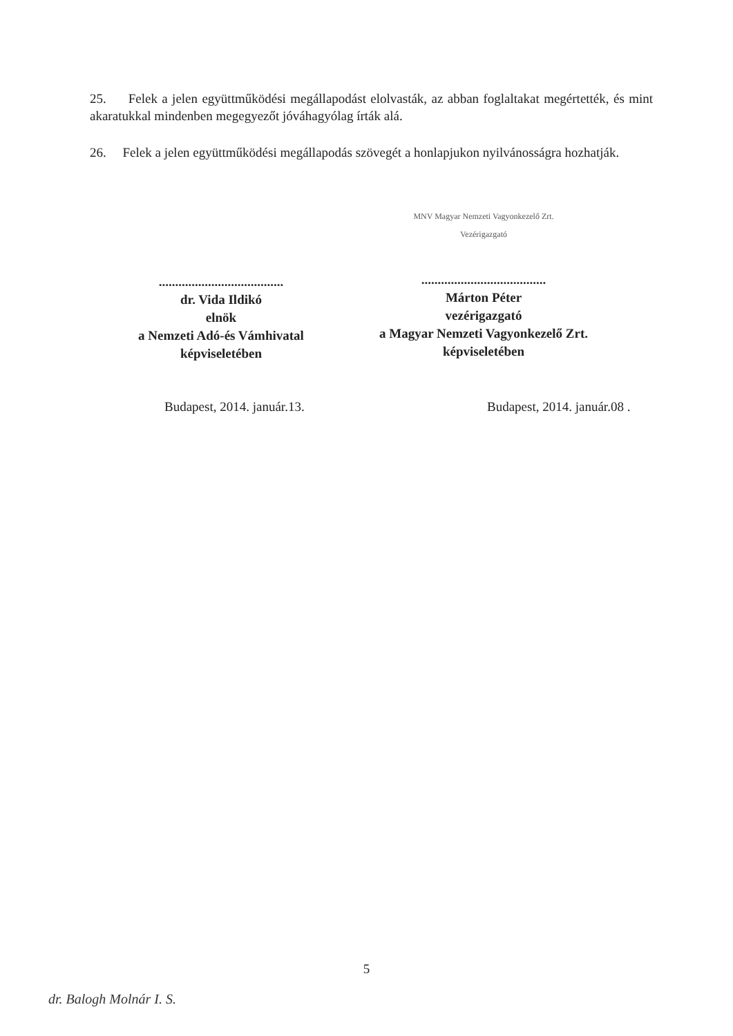25. Felek a jelen együttműködési megállapodást elolvasták, az abban foglaltakat megértették, és mint akaratukkal mindenben megegyezőt jóváhagyólag írták alá.
26. Felek a jelen együttműködési megállapodás szövegét a honlapjukon nyilvánosságra hozhatják.
......................................
dr. Vida Ildikó
elnök
a Nemzeti Adó-és Vámhivatal
képviseletében
MNV Magyar Nemzeti Vagyonkezelő Zrt.
Vezérigazgató
......................................
Márton Péter
vezérigazgató
a Magyar Nemzeti Vagyonkezelő Zrt.
képviseletében
Budapest, 2014. január.13. Budapest, 2014. január.08 .
5
dr. Balogh Molnár I. S.